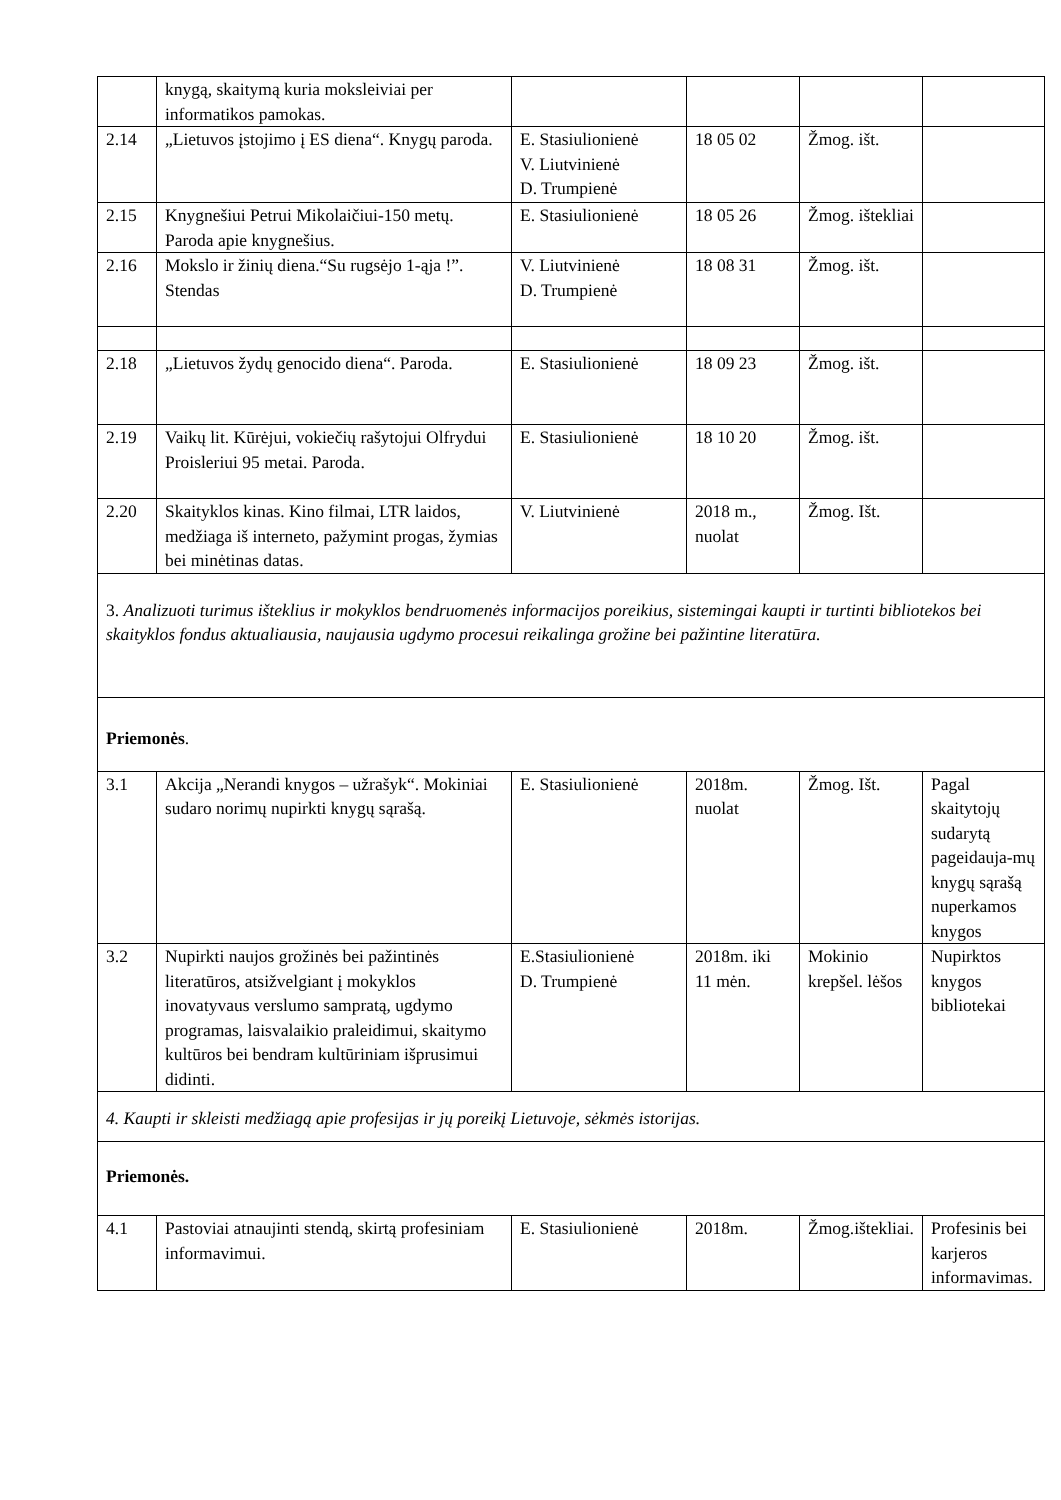| | knygą, skaitymą kuria moksleiviai per informatikos pamokas. | | | | |
| 2.14 | „Lietuvos įstojimo į ES diena“. Knygų paroda. | E. Stasiulionienė V. Liutvinienė D. Trumpienė | 18 05 02 | Žmog. išt. | |
| 2.15 | Knygnešiui Petrui Mikolaičiui-150 metų. Paroda apie knygnešius. | E. Stasiulionienė | 18 05 26 | Žmog. ištekliai | |
| 2.16 | Mokslo ir žinių diena.“Su rugsėjo 1-ąja !”. Stendas | V. Liutvinienė D. Trumpienė | 18 08 31 | Žmog. išt. | |
| 2.18 | „Lietuvos žydų genocido diena“. Paroda. | E. Stasiulionienė | 18 09 23 | Žmog. išt. | |
| 2.19 | Vaikų lit. Kūrėjui, vokiečių rašytojui Olfrydui Proisleriui 95 metai. Paroda. | E. Stasiulionienė | 18 10 20 | Žmog. išt. | |
| 2.20 | Skaityklos kinas. Kino filmai, LTR laidos, medžiaga iš interneto, pažymint progas, žymias bei minėtinas datas. | V. Liutvinienė | 2018 m., nuolat | Žmog. Išt. | |
| 3. Analizuoti turimus išteklius ir mokyklos bendruomenės informacijos poreikius, sistemingai kaupti ir turtinti bibliotekos bei skaityklos fondus aktualiausia, naujausia ugdymo procesui reikalinga grožine bei pažintine literatūra. | | | | | |
| Priemonės . | | | | | |
| 3.1 | Akcija „Nerandi knygos – užrašyk“. Mokiniai sudaro norimų nupirkti knygų sąrašą. | E. Stasiulionienė | 2018m. nuolat | Žmog. Išt. | Pagal skaitytojų sudarytą pageidauja-mų knygų sąrašą nuperkamos knygos |
| 3.2 | Nupirkti naujos grožinės bei pažintinės literatūros, atsižvelgiant į mokyklos inovatyvaus verslumo sampratą, ugdymo programas, laisvalaikio praleidimui, skaitymo kultūros bei bendram kultūriniam išprusimui didinti. | E.Stasiulionienė D. Trumpienė | 2018m. iki 11 mėn. | Mokinio krepšel. lėšos | Nupirktos knygos bibliotekai |
| 4. Kaupti ir skleisti medžiagą apie profesijas ir jų poreikį Lietuvoje, sėkmės istorijas. | | | | | |
| Priemonės. | | | | | |
| 4.1 | Pastoviai atnaujinti stendą, skirtą profesiniam informavimui. | E. Stasiulionienė | 2018m. | Žmog.ištekliai. | Profesinis bei karjeros informavimas. |